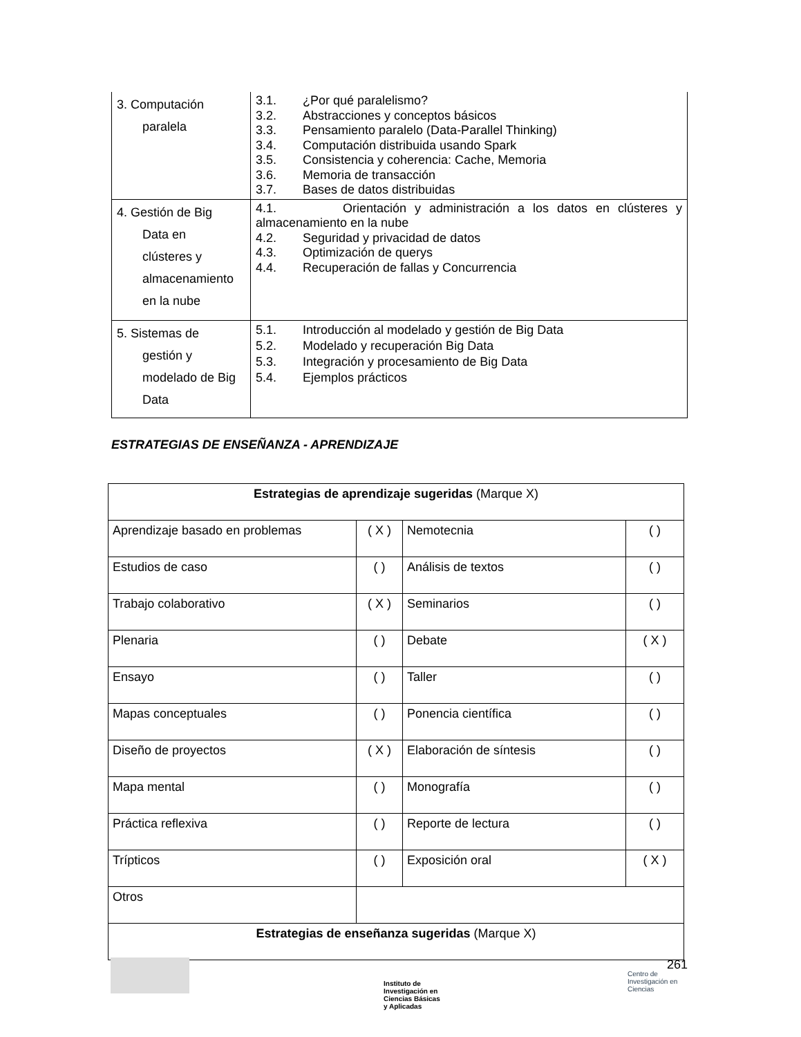| 3. Computación paralela | 3.1. ¿Por qué paralelismo? 3.2. Abstracciones y conceptos básicos 3.3. Pensamiento paralelo (Data-Parallel Thinking) 3.4. Computación distribuida usando Spark 3.5. Consistencia y coherencia: Cache, Memoria 3.6. Memoria de transacción 3.7. Bases de datos distribuidas |
| 4. Gestión de Big Data en clústeres y almacenamiento en la nube | 4.1. Orientación y administración a los datos en clústeres y almacenamiento en la nube 4.2. Seguridad y privacidad de datos 4.3. Optimización de querys 4.4. Recuperación de fallas y Concurrencia |
| 5. Sistemas de gestión y modelado de Big Data | 5.1. Introducción al modelado y gestión de Big Data 5.2. Modelado y recuperación Big Data 5.3. Integración y procesamiento de Big Data 5.4. Ejemplos prácticos |
ESTRATEGIAS DE ENSEÑANZA - APRENDIZAJE
| Estrategias de aprendizaje sugeridas (Marque X) | | | |
| Aprendizaje basado en problemas | ( X ) | Nemotecnia | ( ) |
| Estudios de caso | ( ) | Análisis de textos | ( ) |
| Trabajo colaborativo | ( X ) | Seminarios | ( ) |
| Plenaria | ( ) | Debate | ( X ) |
| Ensayo | ( ) | Taller | ( ) |
| Mapas conceptuales | ( ) | Ponencia científica | ( ) |
| Diseño de proyectos | ( X ) | Elaboración de síntesis | ( ) |
| Mapa mental | ( ) | Monografía | ( ) |
| Práctica reflexiva | ( ) | Reporte de lectura | ( ) |
| Trípticos | ( ) | Exposición oral | ( X ) |
| Otros | | | |
| Estrategias de enseñanza sugeridas (Marque X) | | | |
Instituto de Investigación en Ciencias Básicas y Aplicadas
261
Centro de Investigación en Ciencias